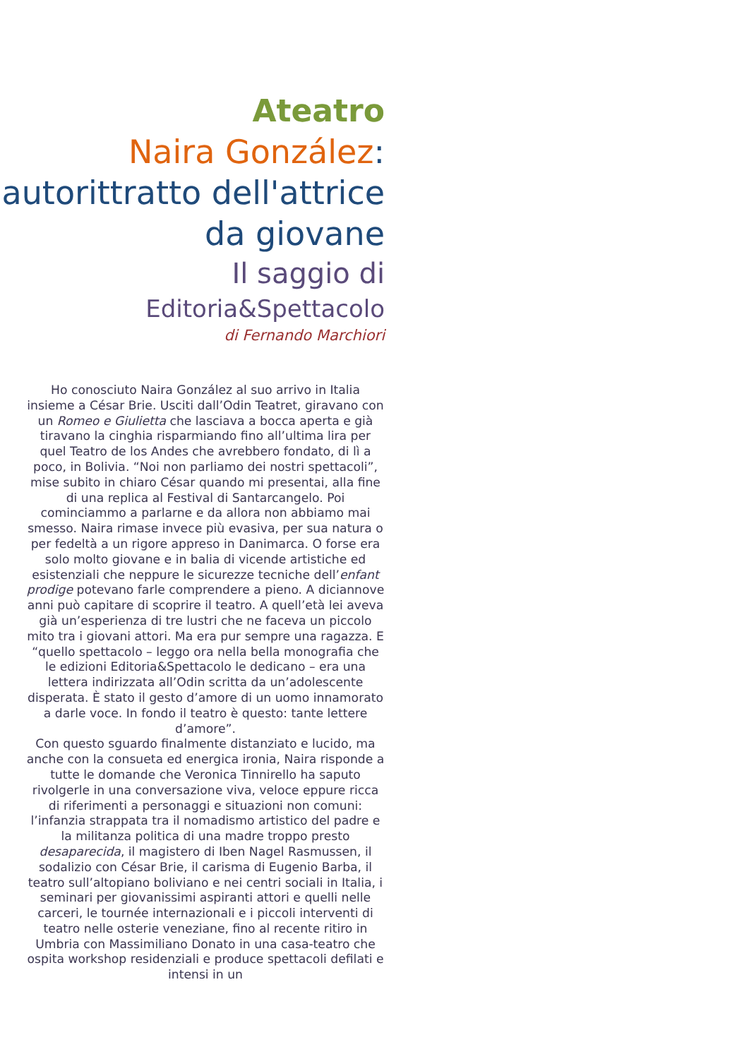Ateatro
Naira González:
autorittratto dell'attrice da giovane
Il saggio di
Editoria&Spettacolo
di Fernando Marchiori
Ho conosciuto Naira González al suo arrivo in Italia insieme a César Brie. Usciti dall’Odin Teatret, giravano con un Romeo e Giulietta che lasciava a bocca aperta e già tiravano la cinghia risparmiando fino all’ultima lira per quel Teatro de los Andes che avrebbero fondato, di lì a poco, in Bolivia. “Noi non parliamo dei nostri spettacoli”, mise subito in chiaro César quando mi presentai, alla fine di una replica al Festival di Santarcangelo. Poi cominciammo a parlarne e da allora non abbiamo mai smesso. Naira rimase invece più evasiva, per sua natura o per fedeltà a un rigore appreso in Danimarca. O forse era solo molto giovane e in balia di vicende artistiche ed esistenziali che neppure le sicurezze tecniche dell’enfant prodige potevano farle comprendere a pieno. A diciannove anni può capitare di scoprire il teatro. A quell’età lei aveva già un’esperienza di tre lustri che ne faceva un piccolo mito tra i giovani attori. Ma era pur sempre una ragazza. E “quello spettacolo – leggo ora nella bella monografia che le edizioni Editoria&Spettacolo le dedicano – era una lettera indirizzata all’Odin scritta da un’adolescente disperata. È stato il gesto d’amore di un uomo innamorato a darle voce. In fondo il teatro è questo: tante lettere d’amore”.
Con questo sguardo finalmente distanziato e lucido, ma anche con la consueta ed energica ironia, Naira risponde a tutte le domande che Veronica Tinnirello ha saputo rivolgerle in una conversazione viva, veloce eppure ricca di riferimenti a personaggi e situazioni non comuni: l’infanzia strappata tra il nomadismo artistico del padre e la militanza politica di una madre troppo presto desaparecida, il magistero di Iben Nagel Rasmussen, il sodalizio con César Brie, il carisma di Eugenio Barba, il teatro sull’altopiano boliviano e nei centri sociali in Italia, i seminari per giovanissimi aspiranti attori e quelli nelle carceri, le tournée internazionali e i piccoli interventi di teatro nelle osterie veneziane, fino al recente ritiro in Umbria con Massimiliano Donato in una casa-teatro che ospita workshop residenziali e produce spettacoli defilati e intensi in un